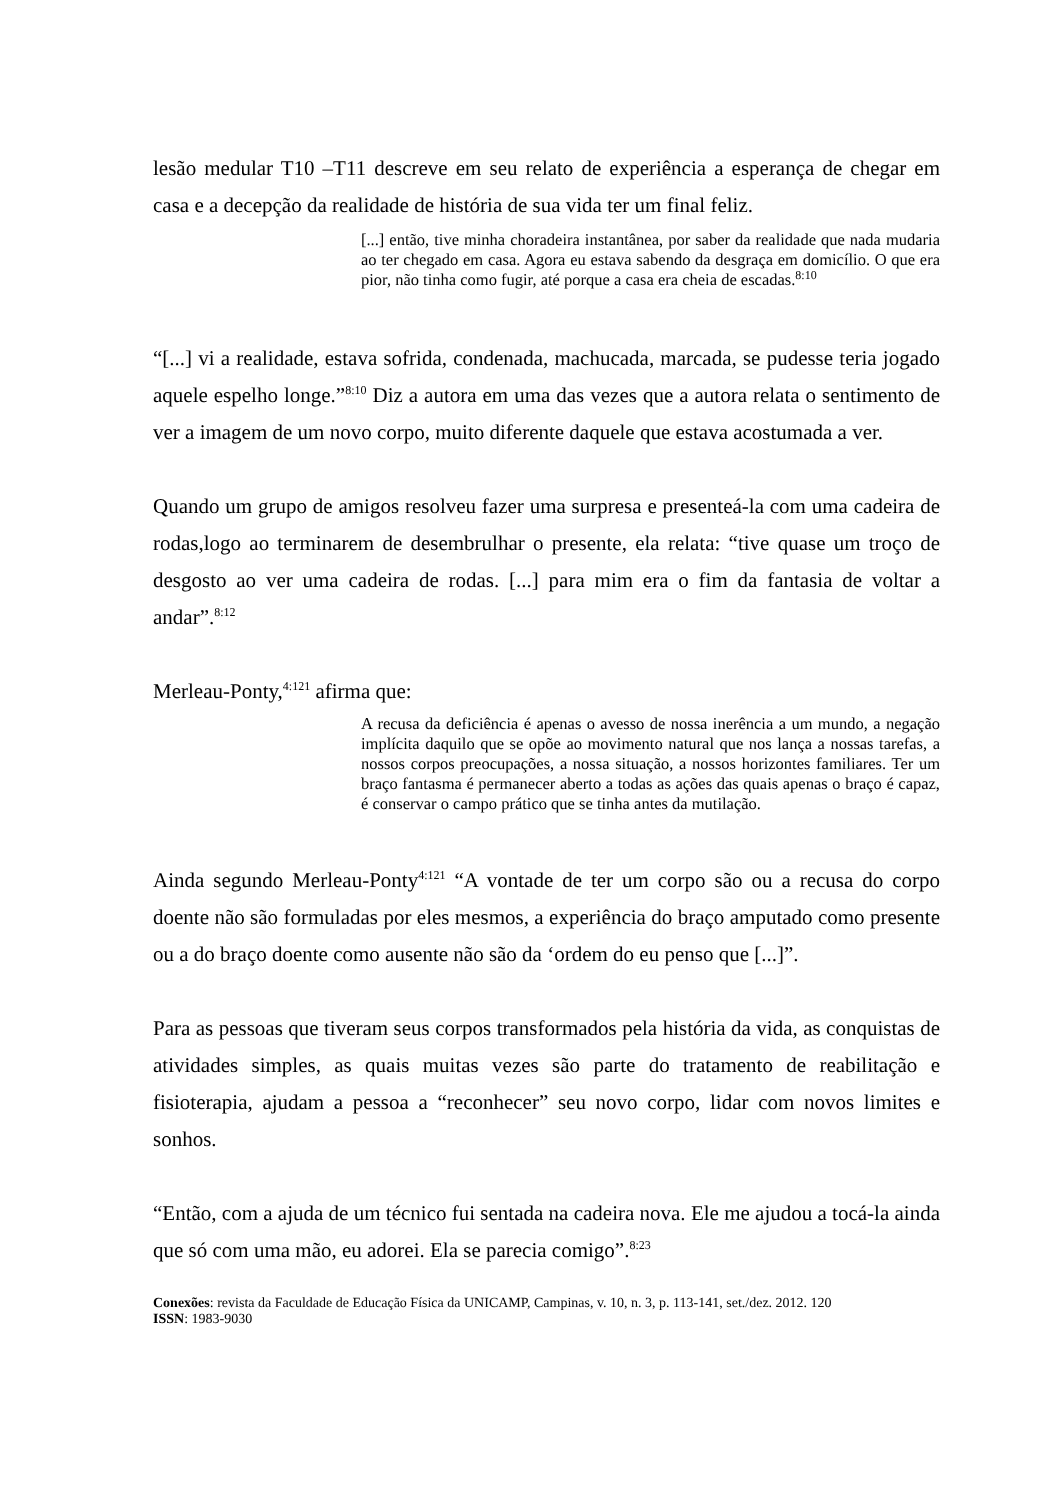lesão medular T10 –T11 descreve em seu relato de experiência a esperança de chegar em casa e a decepção da realidade de história de sua vida ter um final feliz.
[...] então, tive minha choradeira instantânea, por saber da realidade que nada mudaria ao ter chegado em casa. Agora eu estava sabendo da desgraça em domicílio. O que era pior, não tinha como fugir, até porque a casa era cheia de escadas.<sup>8:10</sup>
“[...] vi a realidade, estava sofrida, condenada, machucada, marcada, se pudesse teria jogado aquele espelho longe.”<sup>8:10</sup> Diz a autora em uma das vezes que a autora relata o sentimento de ver a imagem de um novo corpo, muito diferente daquele que estava acostumada a ver.
Quando um grupo de amigos resolveu fazer uma surpresa e presenteá-la com uma cadeira de rodas,logo ao terminarem de desembrulhar o presente, ela relata: “tive quase um troço de desgosto ao ver uma cadeira de rodas. [...] para mim era o fim da fantasia de voltar a andar”.<sup>8:12</sup>
Merleau-Ponty,<sup>4:121</sup> afirma que:
A recusa da deficiência é apenas o avesso de nossa inerência a um mundo, a negação implícita daquilo que se opõe ao movimento natural que nos lança a nossas tarefas, a nossos corpos preocupações, a nossa situação, a nossos horizontes familiares. Ter um braço fantasma é permanecer aberto a todas as ações das quais apenas o braço é capaz, é conservar o campo prático que se tinha antes da mutilação.
Ainda segundo Merleau-Ponty<sup>4:121</sup> “A vontade de ter um corpo são ou a recusa do corpo doente não são formuladas por eles mesmos, a experiência do braço amputado como presente ou a do braço doente como ausente não são da ‘ordem do eu penso que [...]”.
Para as pessoas que tiveram seus corpos transformados pela história da vida, as conquistas de atividades simples, as quais muitas vezes são parte do tratamento de reabilitação e fisioterapia, ajudam a pessoa a “reconhecer” seu novo corpo, lidar com novos limites e sonhos.
“Então, com a ajuda de um técnico fui sentada na cadeira nova. Ele me ajudou a tocá-la ainda que só com uma mão, eu adorei. Ela se parecia comigo”.<sup>8:23</sup>
Conexões: revista da Faculdade de Educação Física da UNICAMP, Campinas, v. 10, n. 3, p. 113-141, set./dez. 2012. 120
ISSN: 1983-9030